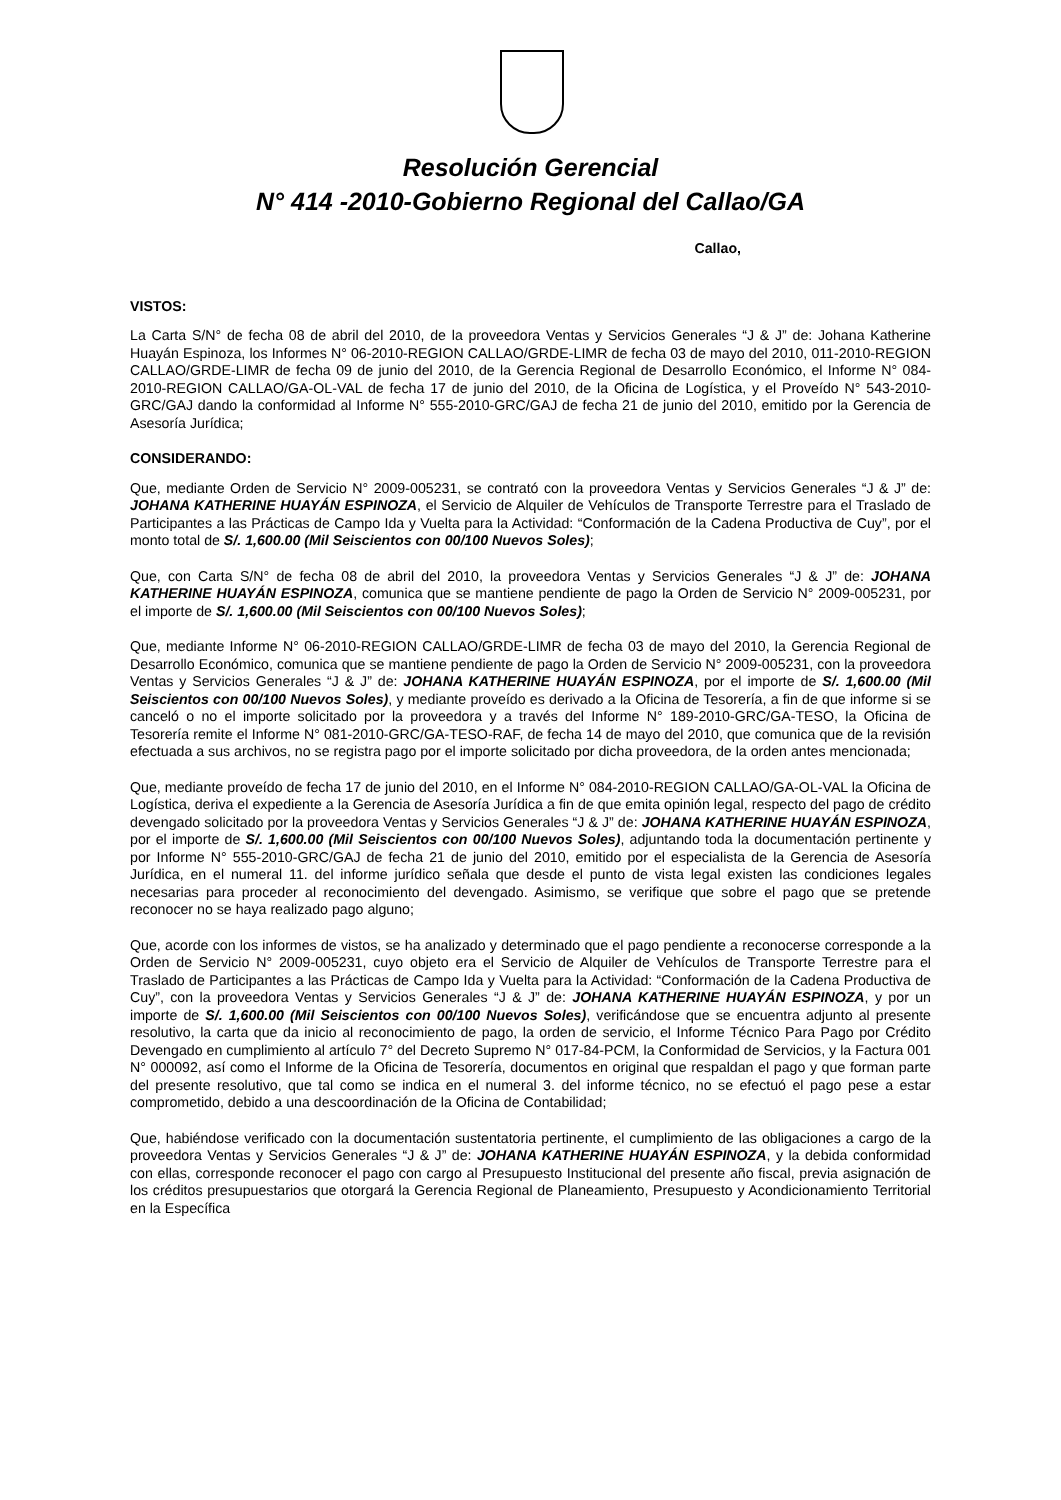Resolución Gerencial
N° 414 -2010-Gobierno Regional del Callao/GA
Callao,
VISTOS:
La Carta S/N° de fecha 08 de abril del 2010, de la proveedora Ventas y Servicios Generales “J & J” de: Johana Katherine Huayán Espinoza, los Informes N° 06-2010-REGION CALLAO/GRDE-LIMR de fecha 03 de mayo del 2010, 011-2010-REGION CALLAO/GRDE-LIMR de fecha 09 de junio del 2010, de la Gerencia Regional de Desarrollo Económico, el Informe N° 084-2010-REGION CALLAO/GA-OL-VAL de fecha 17 de junio del 2010, de la Oficina de Logística, y el Proveído N° 543-2010-GRC/GAJ dando la conformidad al Informe N° 555-2010-GRC/GAJ de fecha 21 de junio del 2010, emitido por la Gerencia de Asesoría Jurídica;
CONSIDERANDO:
Que, mediante Orden de Servicio N° 2009-005231, se contrató con la proveedora Ventas y Servicios Generales “J & J” de: JOHANA KATHERINE HUAYÁN ESPINOZA, el Servicio de Alquiler de Vehículos de Transporte Terrestre para el Traslado de Participantes a las Prácticas de Campo Ida y Vuelta para la Actividad: “Conformación de la Cadena Productiva de Cuy”, por el monto total de S/. 1,600.00 (Mil Seiscientos con 00/100 Nuevos Soles);
Que, con Carta S/N° de fecha 08 de abril del 2010, la proveedora Ventas y Servicios Generales “J & J” de: JOHANA KATHERINE HUAYÁN ESPINOZA, comunica que se mantiene pendiente de pago la Orden de Servicio N° 2009-005231, por el importe de S/. 1,600.00 (Mil Seiscientos con 00/100 Nuevos Soles);
Que, mediante Informe N° 06-2010-REGION CALLAO/GRDE-LIMR de fecha 03 de mayo del 2010, la Gerencia Regional de Desarrollo Económico, comunica que se mantiene pendiente de pago la Orden de Servicio N° 2009-005231, con la proveedora Ventas y Servicios Generales “J & J” de: JOHANA KATHERINE HUAYÁN ESPINOZA, por el importe de S/. 1,600.00 (Mil Seiscientos con 00/100 Nuevos Soles), y mediante proveído es derivado a la Oficina de Tesorería, a fin de que informe si se canceló o no el importe solicitado por la proveedora y a través del Informe N° 189-2010-GRC/GA-TESO, la Oficina de Tesorería remite el Informe N° 081-2010-GRC/GA-TESO-RAF, de fecha 14 de mayo del 2010, que comunica que de la revisión efectuada a sus archivos, no se registra pago por el importe solicitado por dicha proveedora, de la orden antes mencionada;
Que, mediante proveído de fecha 17 de junio del 2010, en el Informe N° 084-2010-REGION CALLAO/GA-OL-VAL la Oficina de Logística, deriva el expediente a la Gerencia de Asesoría Jurídica a fin de que emita opinión legal, respecto del pago de crédito devengado solicitado por la proveedora Ventas y Servicios Generales “J & J” de: JOHANA KATHERINE HUAYÁN ESPINOZA, por el importe de S/. 1,600.00 (Mil Seiscientos con 00/100 Nuevos Soles), adjuntando toda la documentación pertinente y por Informe N° 555-2010-GRC/GAJ de fecha 21 de junio del 2010, emitido por el especialista de la Gerencia de Asesoría Jurídica, en el numeral 11. del informe jurídico señala que desde el punto de vista legal existen las condiciones legales necesarias para proceder al reconocimiento del devengado. Asimismo, se verifique que sobre el pago que se pretende reconocer no se haya realizado pago alguno;
Que, acorde con los informes de vistos, se ha analizado y determinado que el pago pendiente a reconocerse corresponde a la Orden de Servicio N° 2009-005231, cuyo objeto era el Servicio de Alquiler de Vehículos de Transporte Terrestre para el Traslado de Participantes a las Prácticas de Campo Ida y Vuelta para la Actividad: “Conformación de la Cadena Productiva de Cuy”, con la proveedora Ventas y Servicios Generales “J & J” de: JOHANA KATHERINE HUAYÁN ESPINOZA, y por un importe de S/. 1,600.00 (Mil Seiscientos con 00/100 Nuevos Soles), verificándose que se encuentra adjunto al presente resolutivo, la carta que da inicio al reconocimiento de pago, la orden de servicio, el Informe Técnico Para Pago por Crédito Devengado en cumplimiento al artículo 7° del Decreto Supremo N° 017-84-PCM, la Conformidad de Servicios, y la Factura 001 N° 000092, así como el Informe de la Oficina de Tesorería, documentos en original que respaldan el pago y que forman parte del presente resolutivo, que tal como se indica en el numeral 3. del informe técnico, no se efectuó el pago pese a estar comprometido, debido a una descoordinación de la Oficina de Contabilidad;
Que, habiéndose verificado con la documentación sustentatoria pertinente, el cumplimiento de las obligaciones a cargo de la proveedora Ventas y Servicios Generales “J & J” de: JOHANA KATHERINE HUAYÁN ESPINOZA, y la debida conformidad con ellas, corresponde reconocer el pago con cargo al Presupuesto Institucional del presente año fiscal, previa asignación de los créditos presupuestarios que otorgará la Gerencia Regional de Planeamiento, Presupuesto y Acondicionamiento Territorial en la Específica